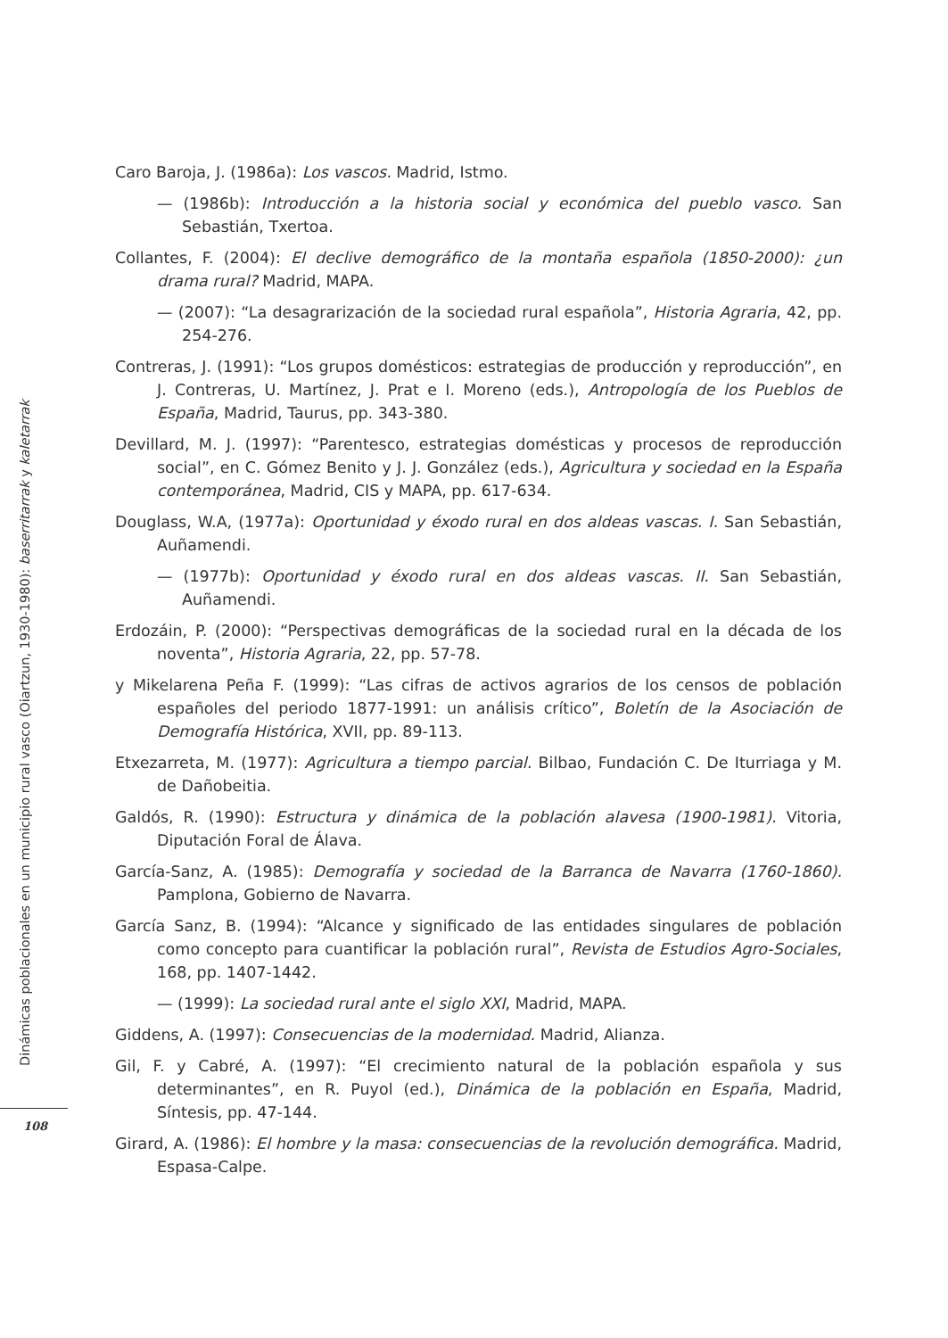Caro Baroja, J. (1986a): Los vascos. Madrid, Istmo.
— (1986b): Introducción a la historia social y económica del pueblo vasco. San Sebastián, Txertoa.
Collantes, F. (2004): El declive demográfico de la montaña española (1850-2000): ¿un drama rural? Madrid, MAPA.
— (2007): “La desagrarización de la sociedad rural española”, Historia Agraria, 42, pp. 254-276.
Contreras, J. (1991): “Los grupos domésticos: estrategias de producción y reproducción”, en J. Contreras, U. Martínez, J. Prat e I. Moreno (eds.), Antropología de los Pueblos de España, Madrid, Taurus, pp. 343-380.
Devillard, M. J. (1997): “Parentesco, estrategias domésticas y procesos de reproducción social”, en C. Gómez Benito y J. J. González (eds.), Agricultura y sociedad en la España contemporánea, Madrid, CIS y MAPA, pp. 617-634.
Douglass, W.A, (1977a): Oportunidad y éxodo rural en dos aldeas vascas. I. San Sebastián, Auñamendi.
— (1977b): Oportunidad y éxodo rural en dos aldeas vascas. II. San Sebastián, Auñamendi.
Erdozáin, P. (2000): “Perspectivas demográficas de la sociedad rural en la década de los noventa”, Historia Agraria, 22, pp. 57-78.
y Mikelarena Peña F. (1999): “Las cifras de activos agrarios de los censos de población españoles del periodo 1877-1991: un análisis crítico”, Boletín de la Asociación de Demografía Histórica, XVII, pp. 89-113.
Etxezarreta, M. (1977): Agricultura a tiempo parcial. Bilbao, Fundación C. De Iturriaga y M. de Dañobeitia.
Galdós, R. (1990): Estructura y dinámica de la población alavesa (1900-1981). Vitoria, Diputación Foral de Álava.
García-Sanz, A. (1985): Demografía y sociedad de la Barranca de Navarra (1760-1860). Pamplona, Gobierno de Navarra.
García Sanz, B. (1994): “Alcance y significado de las entidades singulares de población como concepto para cuantificar la población rural”, Revista de Estudios Agro-Sociales, 168, pp. 1407-1442.
— (1999): La sociedad rural ante el siglo XXI, Madrid, MAPA.
Giddens, A. (1997): Consecuencias de la modernidad. Madrid, Alianza.
Gil, F. y Cabré, A. (1997): “El crecimiento natural de la población española y sus determinantes”, en R. Puyol (ed.), Dinámica de la población en España, Madrid, Síntesis, pp. 47-144.
Girard, A. (1986): El hombre y la masa: consecuencias de la revolución demográfica. Madrid, Espasa-Calpe.
Dinámicas poblacionales en un municipio rural vasco (Oiartzun, 1930-1980): baserritarrak y kaletarrak
108